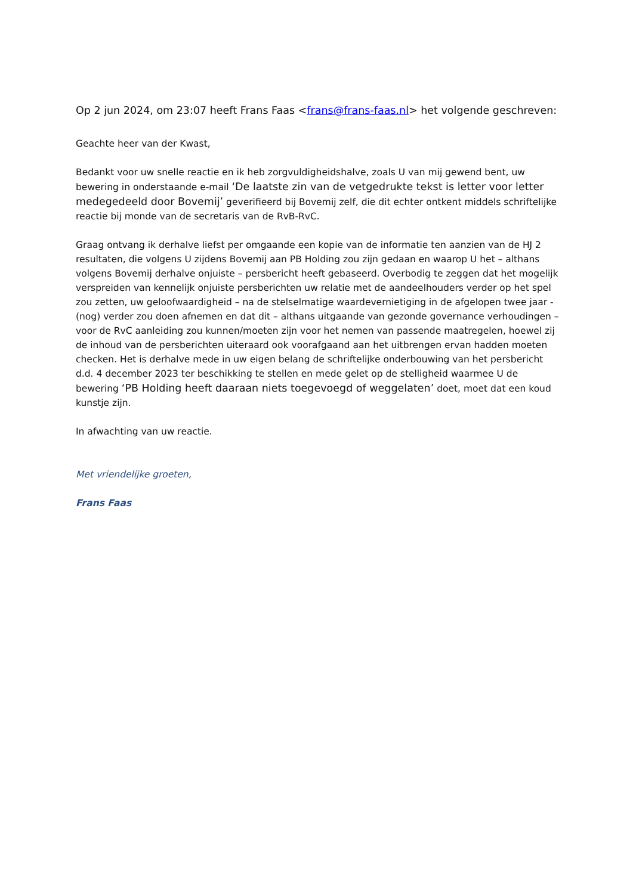Op 2 jun 2024, om 23:07 heeft Frans Faas <frans@frans-faas.nl> het volgende geschreven:
Geachte heer van der Kwast,
Bedankt voor uw snelle reactie en ik heb zorgvuldigheidshalve, zoals U van mij gewend bent, uw bewering in onderstaande e-mail ‘De laatste zin van de vetgedrukte tekst is letter voor letter medegedeeld door Bovemij’ geverifieerd bij Bovemij zelf, die dit echter ontkent middels schriftelijke reactie bij monde van de secretaris van de RvB-RvC.
Graag ontvang ik derhalve liefst per omgaande een kopie van de informatie ten aanzien van de HJ 2 resultaten, die volgens U zijdens Bovemij aan PB Holding zou zijn gedaan en waarop U het – althans volgens Bovemij derhalve onjuiste – persbericht heeft gebaseerd. Overbodig te zeggen dat het mogelijk verspreiden van kennelijk onjuiste persberichten uw relatie met de aandeelhouders verder op het spel zou zetten, uw geloofwaardigheid – na de stelselmatige waardevernietiging in de afgelopen twee jaar - (nog) verder zou doen afnemen en dat dit – althans uitgaande van gezonde governance verhoudingen – voor de RvC aanleiding zou kunnen/moeten zijn voor het nemen van passende maatregelen, hoewel zij de inhoud van de persberichten uiteraard ook voorafgaand aan het uitbrengen ervan hadden moeten checken. Het is derhalve mede in uw eigen belang de schriftelijke onderbouwing van het persbericht d.d. 4 december 2023 ter beschikking te stellen en mede gelet op de stelligheid waarmee U de bewering ‘PB Holding heeft daaraan niets toegevoegd of weggelaten’ doet, moet dat een koud kunstje zijn.
In afwachting van uw reactie.
Met vriendelijke groeten,
Frans Faas